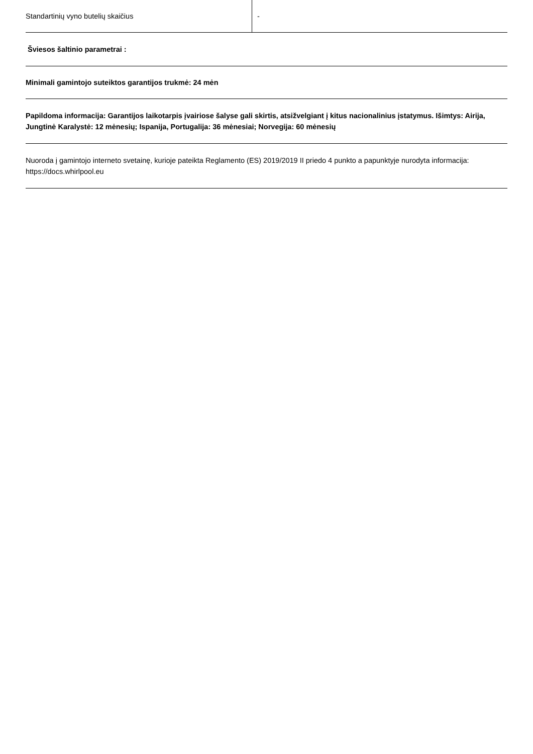| Standartinių vyno butelių skaičius | - |
Šviesos šaltinio parametrai :
Minimali gamintojo suteiktos garantijos trukmė: 24 mėn
Papildoma informacija: Garantijos laikotarpis įvairiose šalyse gali skirtis, atsižvelgiant į kitus nacionalinius įstatymus. Išimtys: Airija, Jungtinė Karalystė: 12 mėnesių; Ispanija, Portugalija: 36 mėnesiai; Norvegija: 60 mėnesių
Nuoroda į gamintojo interneto svetainę, kurioje pateikta Reglamento (ES) 2019/2019 II priedo 4 punkto a papunktyje nurodyta informacija: https://docs.whirlpool.eu